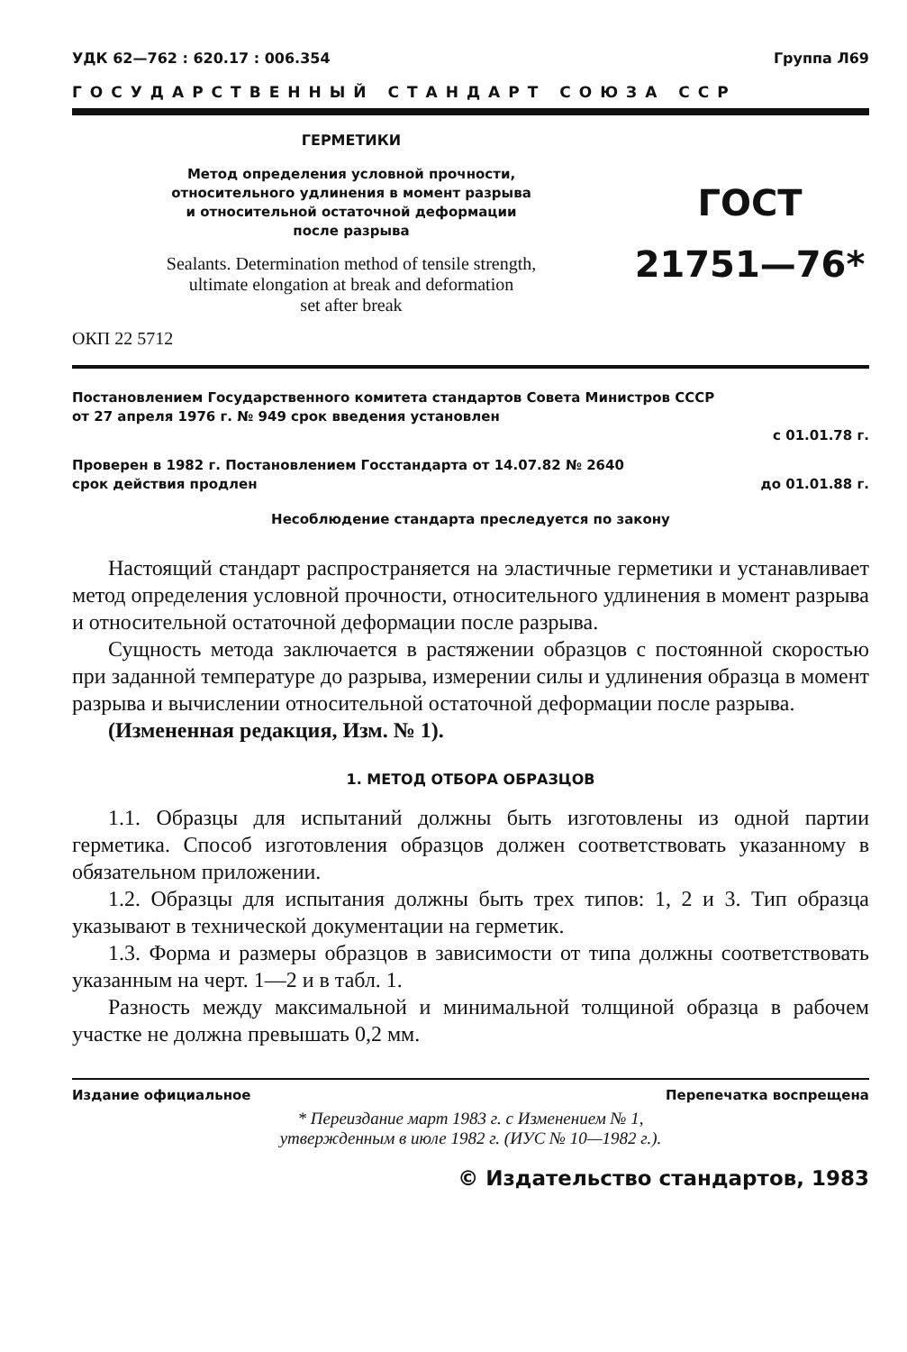УДК 62—762 : 620.17 : 006.354 Группа Л69
ГОСУДАРСТВЕННЫЙ СТАНДАРТ СОЮЗА ССР
ГЕРМЕТИКИ
Метод определения условной прочности,
относительного удлинения в момент разрыва
и относительной остаточной деформации
после разрыва
Sealants. Determination method of tensile strength,
ultimate elongation at break and deformation
set after break
ГОСТ
21751—76*
ОКП 22 5712
Постановлением Государственного комитета стандартов Совета Министров СССР
от 27 апреля 1976 г. № 949 срок введения установлен
с 01.01.78 г.
Проверен в 1982 г. Постановлением Госстандарта от 14.07.82 № 2640
срок действия продлен до 01.01.88 г.
Несоблюдение стандарта преследуется по закону
Настоящий стандарт распространяется на эластичные герметики и устанавливает метод определения условной прочности, относительного удлинения в момент разрыва и относительной остаточной деформации после разрыва.
Сущность метода заключается в растяжении образцов с постоянной скоростью при заданной температуре до разрыва, измерении силы и удлинения образца в момент разрыва и вычислении относительной остаточной деформации после разрыва.
(Измененная редакция, Изм. № 1).
1. МЕТОД ОТБОРА ОБРАЗЦОВ
1.1. Образцы для испытаний должны быть изготовлены из одной партии герметика. Способ изготовления образцов должен соответствовать указанному в обязательном приложении.
1.2. Образцы для испытания должны быть трех типов: 1, 2 и 3. Тип образца указывают в технической документации на герметик.
1.3. Форма и размеры образцов в зависимости от типа должны соответствовать указанным на черт. 1—2 и в табл. 1.
Разность между максимальной и минимальной толщиной образца в рабочем участке не должна превышать 0,2 мм.
Издание официальное Перепечатка воспрещена
* Переиздание март 1983 г. с Изменением № 1,
утвержденным в июле 1982 г. (ИУС № 10—1982 г.).
© Издательство стандартов, 1983